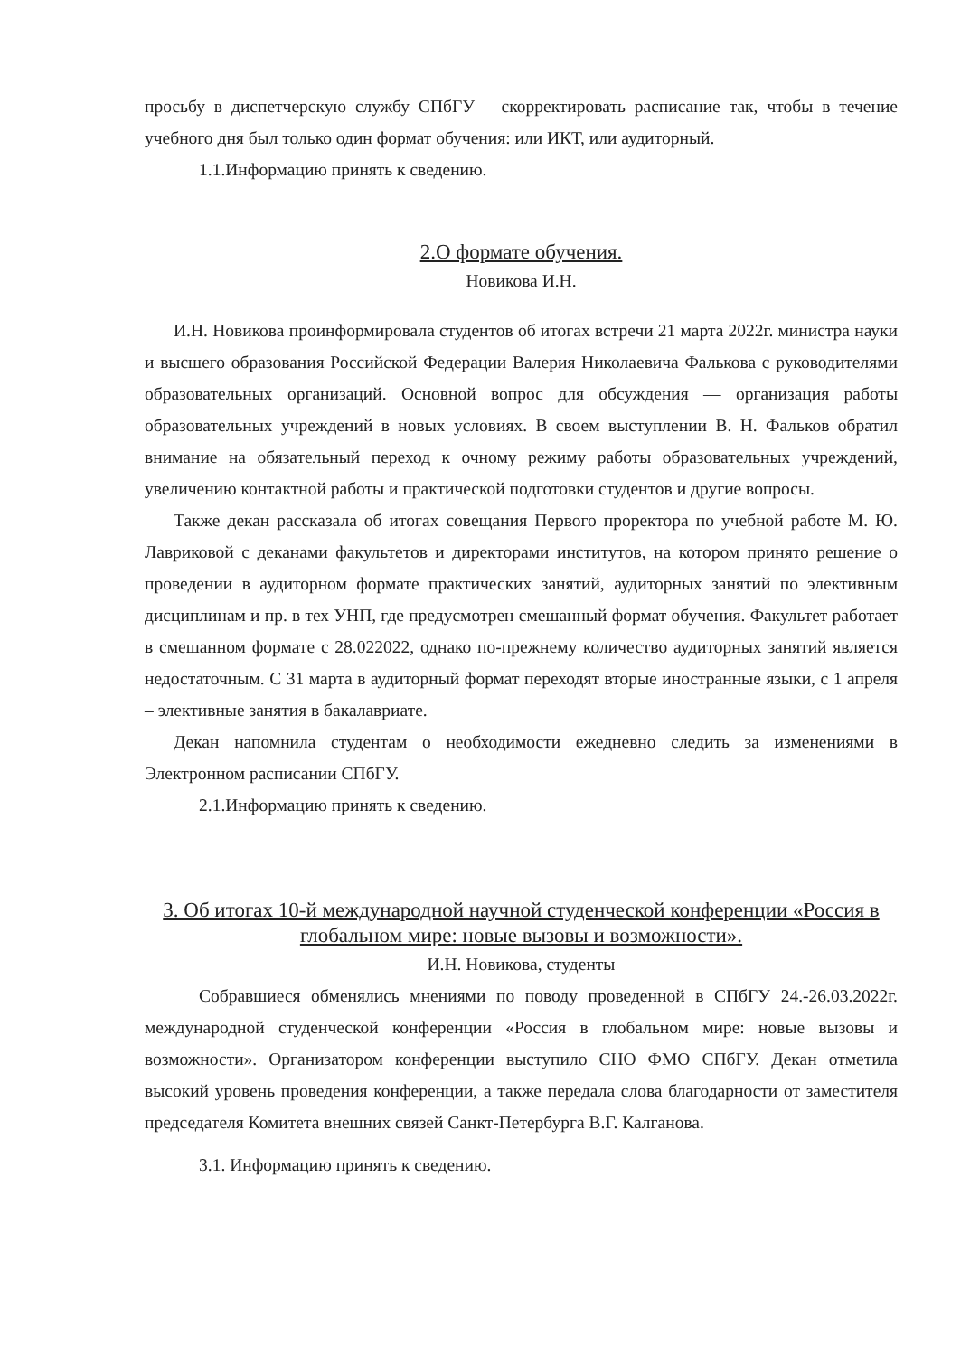просьбу в диспетчерскую службу СПбГУ – скорректировать расписание так, чтобы в течение учебного дня был только один формат обучения: или ИКТ, или аудиторный.
1.1.Информацию принять к сведению.
2.О формате обучения.
Новикова И.Н.
И.Н. Новикова проинформировала студентов об итогах встречи 21 марта 2022г. министра науки и высшего образования Российской Федерации Валерия Николаевича Фалькова с руководителями образовательных организаций. Основной вопрос для обсуждения — организация работы образовательных учреждений в новых условиях. В своем выступлении В. Н. Фальков обратил внимание на обязательный переход к очному режиму работы образовательных учреждений, увеличению контактной работы и практической подготовки студентов и другие вопросы.
Также декан рассказала об итогах совещания Первого проректора по учебной работе М. Ю. Лавриковой с деканами факультетов и директорами институтов, на котором принято решение о проведении в аудиторном формате практических занятий, аудиторных занятий по элективным дисциплинам и пр. в тех УНП, где предусмотрен смешанный формат обучения. Факультет работает в смешанном формате с 28.022022, однако по-прежнему количество аудиторных занятий является недостаточным. С 31 марта в аудиторный формат переходят вторые иностранные языки, с 1 апреля – элективные занятия в бакалавриате.
Декан напомнила студентам о необходимости ежедневно следить за изменениями в Электронном расписании СПбГУ.
2.1.Информацию принять к сведению.
3. Об итогах 10-й международной научной студенческой конференции «Россия в глобальном мире: новые вызовы и возможности».
И.Н. Новикова, студенты
Собравшиеся обменялись мнениями по поводу проведенной в СПбГУ 24.-26.03.2022г. международной студенческой конференции «Россия в глобальном мире: новые вызовы и возможности». Организатором конференции выступило СНО ФМО СПбГУ. Декан отметила высокий уровень проведения конференции, а также передала слова благодарности от заместителя председателя Комитета внешних связей Санкт-Петербурга В.Г. Калганова.
3.1. Информацию принять к сведению.